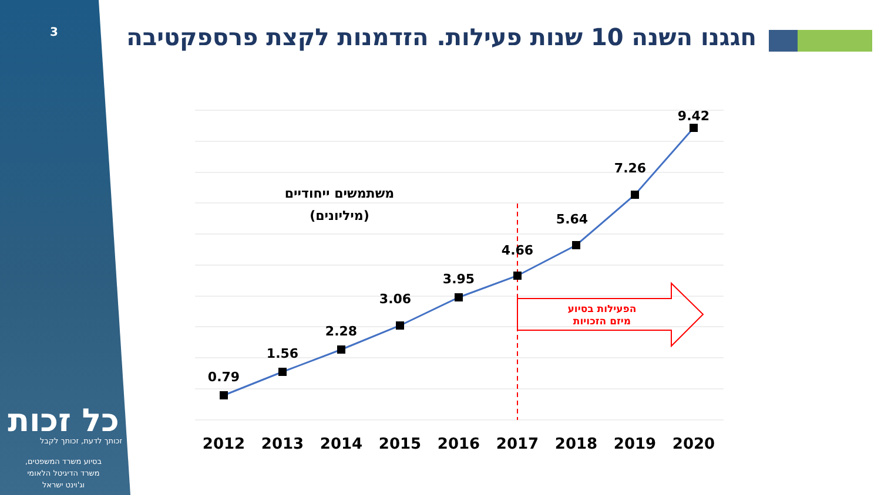3
חגגנו השנה 10 שנות פעילות. הזדמנות לקצת פרספקטיבה
כל זכות
זכותך לדעת, זכותך לקבל
בסיוע משרד המשפטים,
משרד הדיגיטל הלאומי
וג'וינט ישראל
0.79
1.56
2.28
3.06
3.95
4.66
5.64
7.26
9.42
2012
2013
2014
2015
2016
2017
2018
2019
2020
משתמשים ייחודיים
(מיליונים)
הפעילות בסיוע
מיזם הזכויות